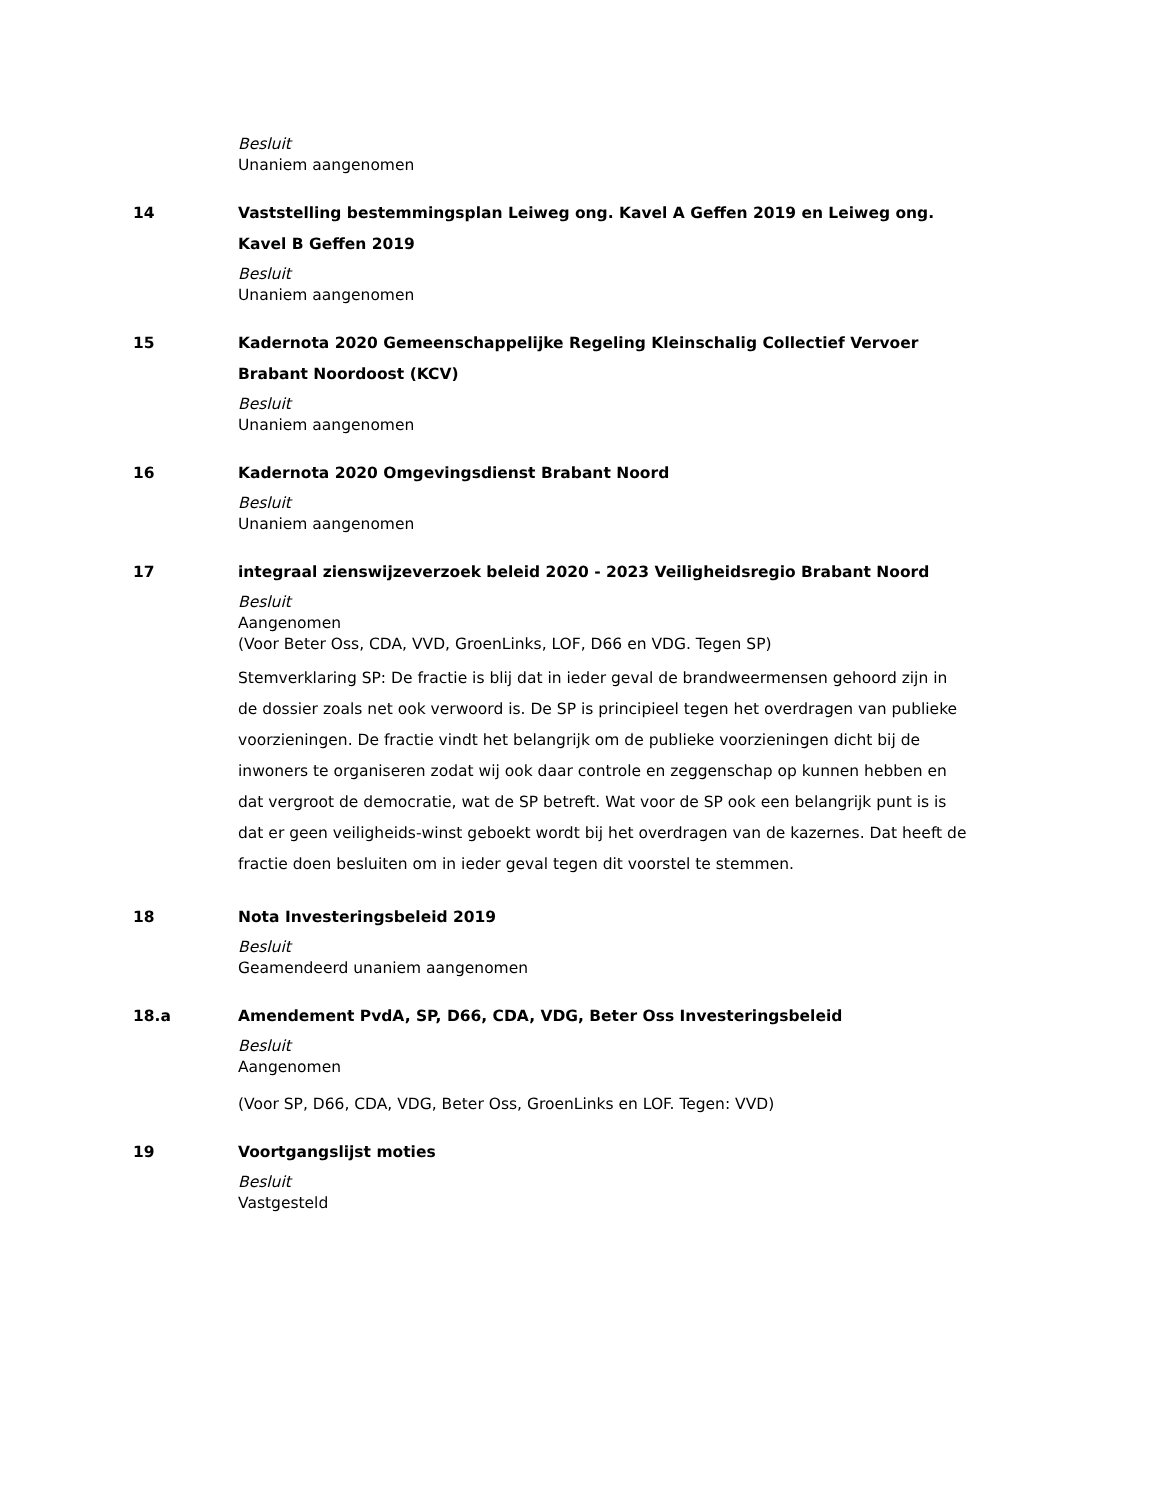Besluit
Unaniem aangenomen
14 Vaststelling bestemmingsplan Leiweg ong. Kavel A Geffen 2019 en Leiweg ong. Kavel B Geffen 2019
Besluit
Unaniem aangenomen
15 Kadernota 2020 Gemeenschappelijke Regeling Kleinschalig Collectief Vervoer Brabant Noordoost (KCV)
Besluit
Unaniem aangenomen
16 Kadernota 2020 Omgevingsdienst Brabant Noord
Besluit
Unaniem aangenomen
17 integraal zienswijzeverzoek beleid 2020 - 2023 Veiligheidsregio Brabant Noord
Besluit
Aangenomen
(Voor Beter Oss, CDA, VVD, GroenLinks, LOF, D66 en VDG. Tegen SP)
Stemverklaring SP: De fractie is blij dat in ieder geval de brandweermensen gehoord zijn in de dossier zoals net ook verwoord is. De SP is principieel tegen het overdragen van publieke voorzieningen. De fractie vindt het belangrijk om de publieke voorzieningen dicht bij de inwoners te organiseren zodat wij ook daar controle en zeggenschap op kunnen hebben en dat vergroot de democratie, wat de SP betreft. Wat voor de SP ook een belangrijk punt is is dat er geen veiligheids-winst geboekt wordt bij het overdragen van de kazernes. Dat heeft de fractie doen besluiten om in ieder geval tegen dit voorstel te stemmen.
18 Nota Investeringsbeleid 2019
Besluit
Geamendeerd unaniem aangenomen
18.a Amendement PvdA, SP, D66, CDA, VDG, Beter Oss Investeringsbeleid
Besluit
Aangenomen
(Voor SP, D66, CDA, VDG, Beter Oss, GroenLinks en LOF. Tegen: VVD)
19 Voortgangslijst moties
Besluit
Vastgesteld